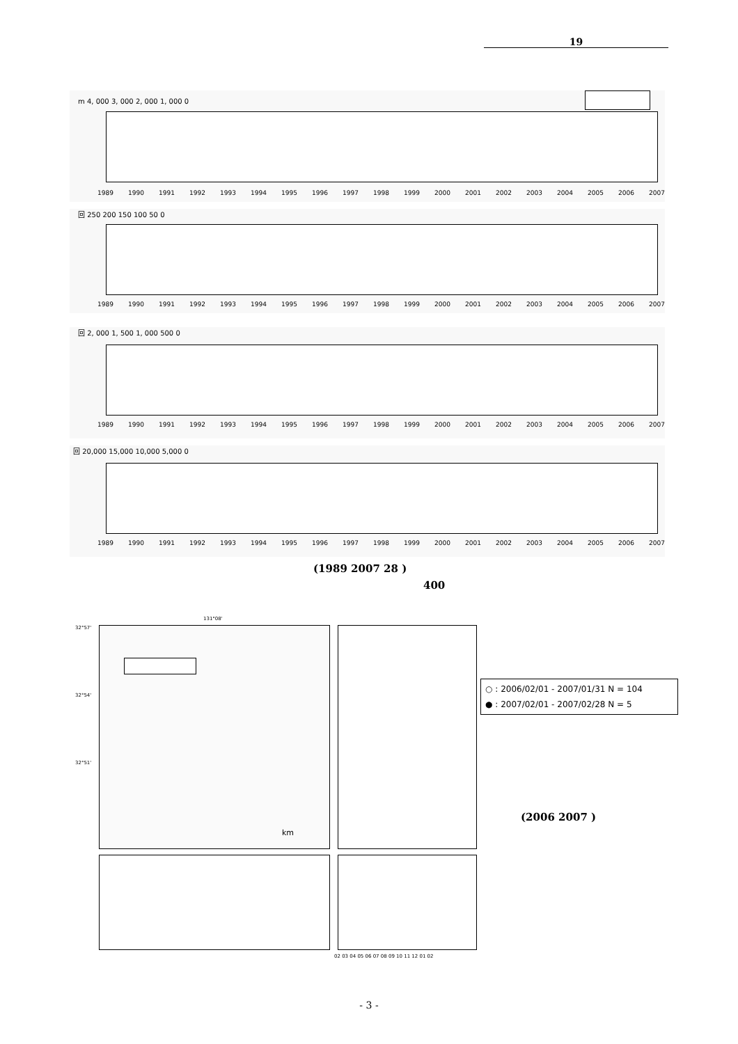19
m 4, 000 3, 000 2, 000 1, 000 0
1989 1990 1991 1992 1993 1994 1995 1996 1997 1998 1999 2000 2001 2002 2003 2004 2005 2006 2007
回 250 200 150 100 50 0
1989 1990 1991 1992 1993 1994 1995 1996 1997 1998 1999 2000 2001 2002 2003 2004 2005 2006 2007
回 2, 000 1, 500 1, 000 500 0
1989 1990 1991 1992 1993 1994 1995 1996 1997 1998 1999 2000 2001 2002 2003 2004 2005 2006 2007
回 20,000 15,000 10,000 5,000 0
1989 1990 1991 1992 1993 1994 1995 1996 1997 1998 1999 2000 2001 2002 2003 2004 2005 2006 2007
(1989 2007 28 )
400
131°08'
32°57'
32°54'
32°51'
km
02 03 04 05 06 07 08 09 10 11 12 01 02
○ : 2006/02/01 - 2007/01/31 N = 104
● : 2007/02/01 - 2007/02/28 N = 5
(2006 2007 )
- 3 -